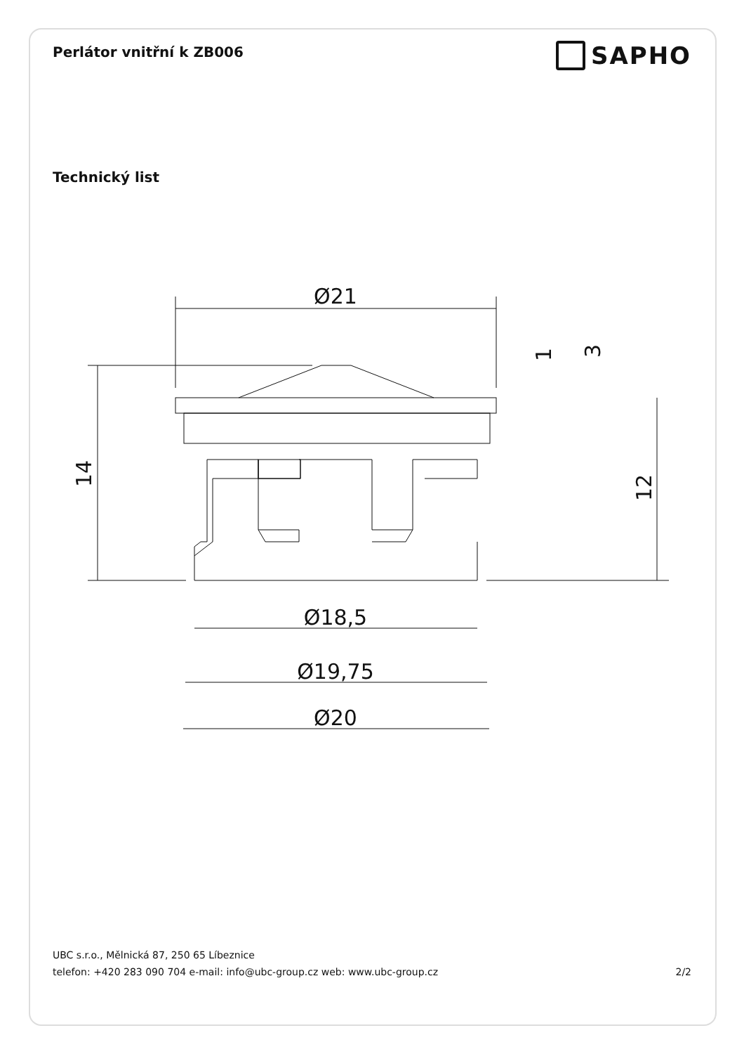Perlátor vnitřní k ZB006
SAPHO
Technický list
Ø21
14
12
1
3
Ø18,5
Ø19,75
Ø20
UBC s.r.o., Mělnická 87, 250 65 Líbeznice
telefon: +420 283 090 704 e-mail: info@ubc-group.cz web: www.ubc-group.cz 2/2